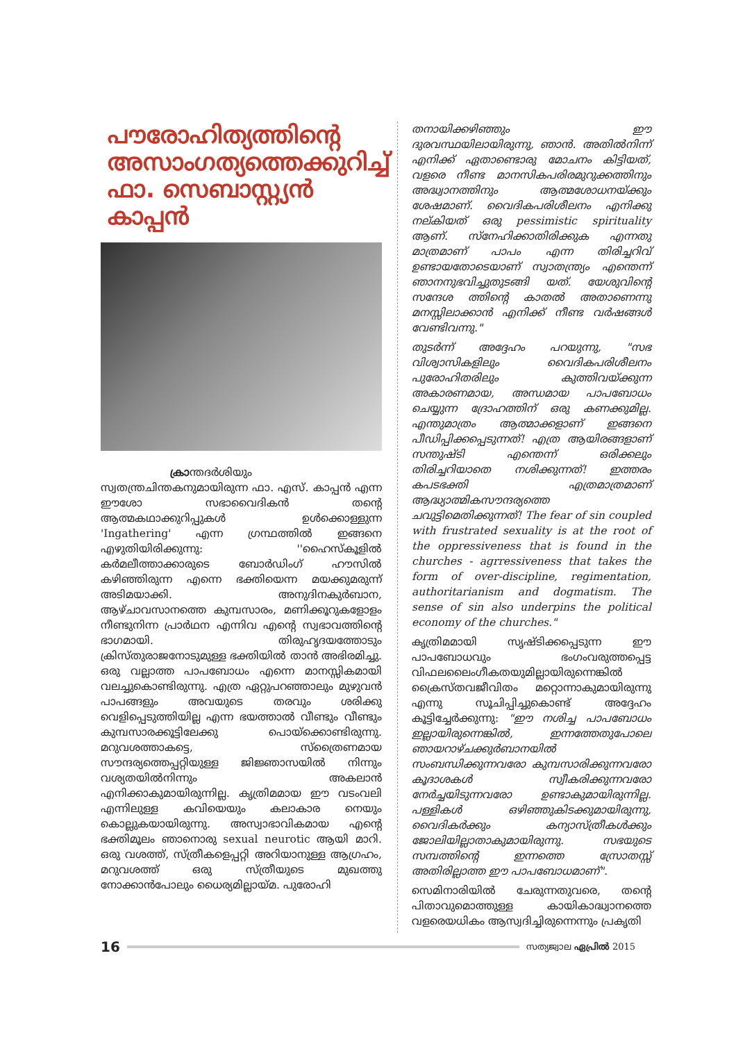പൗരോഹിത്യത്തിന്റെ അസാംഗത്യത്തെക്കുറിച്ച് ഫാ. സെബാസ്റ്റ്യൻ കാപ്പൻ
ക്രാന്തദർശിയും സ്വതന്ത്രചിന്തകനുമായിരുന്ന ഫാ. എസ്. കാപ്പൻ എന്ന ഈശോ സഭാവൈദികൻ തന്റെ ആത്മകഥാക്കുറിപ്പുകൾ ഉൾക്കൊള്ളുന്ന 'Ingathering' എന്ന ഗ്രന്ഥത്തിൽ ഇങ്ങനെ എഴുതിയിരിക്കുന്നു: ''ഹൈസ്കൂളിൽ കർമലീത്താക്കാരുടെ ബോർഡിംഗ് ഹൗസിൽ കഴിഞ്ഞിരുന്ന എന്നെ ഭക്തിയെന്ന മയക്കുമരുന്ന് അടിമയാക്കി. അനുദിനകുർബാന, ആഴ്ചാവസാനത്തെ കുമ്പസാരം, മണിക്കൂറുകളോളം നീണ്ടുനിന്ന പ്രാർഥന എന്നിവ എന്റെ സ്വഭാവത്തിന്റെ ഭാഗമായി. തിരുഹൃദയത്തോടും ക്രിസ്തുരാജനോടുമുള്ള ഭക്തിയിൽ താൻ അഭിരമിച്ചു. ഒരു വല്ലാത്ത പാപബോധം എന്നെ മാനസ്സികമായി വലച്ചുകൊണ്ടിരുന്നു. എത്ര ഏറ്റുപറഞ്ഞാലും മുഴുവൻ പാപങ്ങളും അവയുടെ തരവും ശരിക്കു വെളിപ്പെടുത്തിയില്ല എന്ന ഭയത്താൽ വീണ്ടും വീണ്ടും കുമ്പസാരക്കൂട്ടിലേക്കു പൊയ്ക്കൊണ്ടിരുന്നു. മറുവശത്താകട്ടെ, സ്ത്രൈണമായ സൗന്ദര്യത്തെപ്പറ്റിയുള്ള ജിജ്ഞാസയിൽ നിന്നും വശ്യതയിൽനിന്നും അകലാൻ എനിക്കാകുമായിരുന്നില്ല. കൃത്രിമമായ ഈ വടംവലി എന്നിലുള്ള കവിയെയും കലാകാര നെയും കൊല്ലുകയായിരുന്നു. അസ്വാഭാവികമായ എന്റെ ഭക്തിമൂലം ഞാനൊരു sexual neurotic ആയി മാറി. ഒരു വശത്ത്, സ്ത്രീകളെപ്പറ്റി അറിയാനുള്ള ആഗ്രഹം, മറുവശത്ത് ഒരു സ്ത്രീയുടെ മുഖത്തു നോക്കാൻപോലും ധൈര്യമില്ലായ്മ. പുരോഹി
തനായിക്കഴിഞ്ഞും ഈ ദുരവസ്ഥയിലായിരുന്നു, ഞാൻ. അതിൽനിന്ന് എനിക്ക് ഏതാണ്ടൊരു മോചനം കിട്ടിയത്, വളരെ നീണ്ട മാനസികപരിരമുറുക്കത്തിനും അദ്ധ്വാനത്തിനും ആത്മശോധനയ്ക്കും ശേഷമാണ്. വൈദികപരിശീലനം എനിക്കു നല്കിയത് ഒരു pessimistic spirituality ആണ്. സ്നേഹിക്കാതിരിക്കുക എന്നതു മാത്രമാണ് പാപം എന്ന തിരിച്ചറിവ് ഉണ്ടായതോടെയാണ് സ്വാതന്ത്ര്യം എന്തെന്ന് ഞാനനുഭവിച്ചുതുടങ്ങി യത്. യേശുവിന്റെ സന്ദേശ ത്തിന്റെ കാതൽ അതാണെന്നു മനസ്സിലാക്കാൻ എനിക്ക് നീണ്ട വർഷങ്ങൾ വേണ്ടിവന്നു."
തുടർന്ന് അദ്ദേഹം പറയുന്നു, "സഭ വിശ്വാസികളിലും വൈദികപരിശീലനം പുരോഹിതരിലും കുത്തിവയ്ക്കുന്ന അകാരണമായ, അന്ധമായ പാപബോധം ചെയ്യുന്ന ദ്രോഹത്തിന് ഒരു കണക്കുമില്ല. എന്തുമാത്രം ആത്മാക്കളാണ് ഇങ്ങനെ പീഡിപ്പിക്കപ്പെടുന്നത്! എത്ര ആയിരങ്ങളാണ് സന്തുഷ്ടി എന്തെന്ന് ഒരിക്കലും തിരിച്ചറിയാതെ നശിക്കുന്നത്! ഇത്തരം കപടഭക്തി എത്രമാത്രമാണ് ആദ്ധ്യാത്മികസൗന്ദര്യത്തെ ചവുട്ടിമെതിക്കുന്നത്! The fear of sin coupled with frustrated sexuality is at the root of the oppressiveness that is found in the churches - agrressiveness that takes the form of over-discipline, regimentation, authoritarianism and dogmatism. The sense of sin also underpins the political economy of the churches."
കൃത്രിമമായി സൃഷ്ടിക്കപ്പെടുന്ന ഈ പാപബോധവും ഭംഗംവരുത്തപ്പെട്ട വിഫലലൈംഗീകതയുമില്ലായിരുന്നെങ്കിൽ ക്രൈസ്തവജീവിതം മറ്റൊന്നാകുമായിരുന്നു എന്നു സൂചിപ്പിച്ചുകൊണ്ട് അദ്ദേഹം കൂട്ടിച്ചേർക്കുന്നു: "ഈ നശിച്ച പാപബോധം ഇല്ലായിരുന്നെങ്കിൽ, ഇന്നത്തേതുപോലെ ഞായറാഴ്ചക്കുർബാനയിൽ സംബന്ധിക്കുന്നവരോ കുമ്പസാരിക്കുന്നവരോ കൂദാശകൾ സ്വീകരിക്കുന്നവരോ നേർച്ചയിടുന്നവരോ ഉണ്ടാകുമായിരുന്നില്ല. പള്ളികൾ ഒഴിഞ്ഞുകിടക്കുമായിരുന്നു, വൈദികർക്കും കന്യാസ്ത്രീകൾക്കും ജോലിയില്ലാതാകുമായിരുന്നു. സഭയുടെ സമ്പത്തിന്റെ ഇന്നത്തെ സ്രോതസ്സ് അതിരില്ലാത്ത ഈ പാപബോധമാണ്".
സെമിനാരിയിൽ ചേരുന്നതുവരെ, തന്റെ പിതാവുമൊത്തുള്ള കായികാദ്ധ്വാനത്തെ വളരെയധികം ആസ്വദിച്ചിരുന്നെന്നും പ്രകൃതി
16 സത്യജ്വാല ഏപ്രിൽ 2015